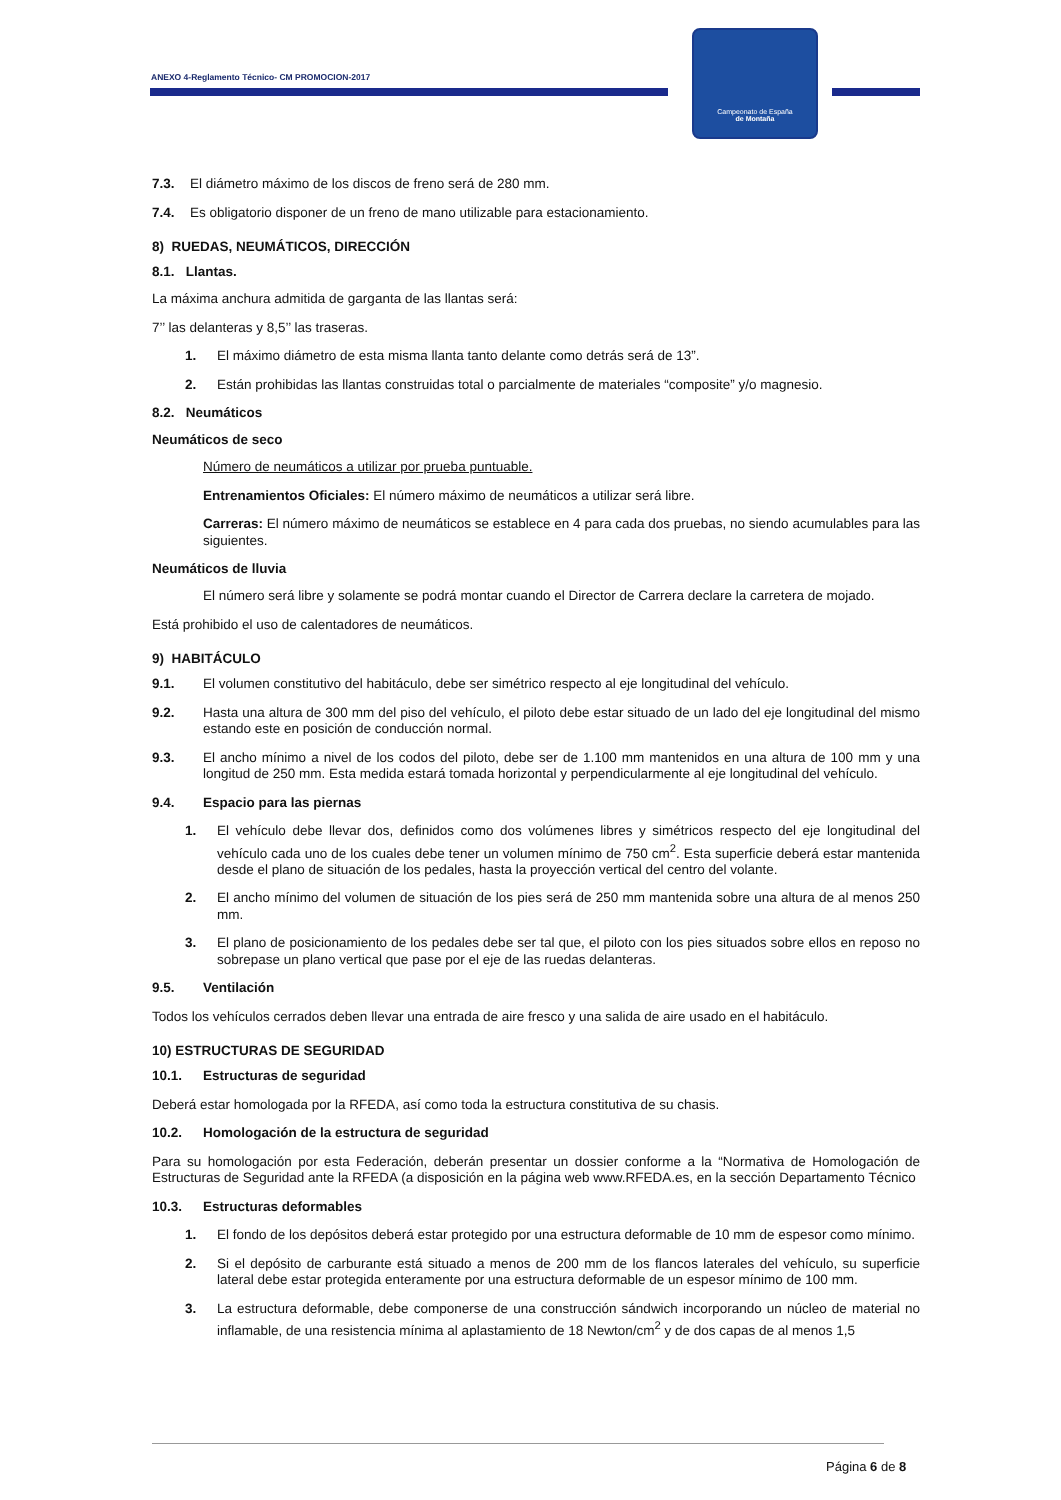ANEXO 4-Reglamento Técnico- CM PROMOCION-2017
Campeonato de España
de Montaña
7.3. El diámetro máximo de los discos de freno será de 280 mm.
7.4. Es obligatorio disponer de un freno de mano utilizable para estacionamiento.
8) RUEDAS, NEUMÁTICOS, DIRECCIÓN
8.1. Llantas.
La máxima anchura admitida de garganta de las llantas será:
7’’ las delanteras y 8,5’’ las traseras.
1. El máximo diámetro de esta misma llanta tanto delante como detrás será de 13”.
2. Están prohibidas las llantas construidas total o parcialmente de materiales “composite” y/o magnesio.
8.2. Neumáticos
Neumáticos de seco
Número de neumáticos a utilizar por prueba puntuable.
Entrenamientos Oficiales: El número máximo de neumáticos a utilizar será libre.
Carreras: El número máximo de neumáticos se establece en 4 para cada dos pruebas, no siendo acumulables para las siguientes.
Neumáticos de lluvia
El número será libre y solamente se podrá montar cuando el Director de Carrera declare la carretera de mojado.
Está prohibido el uso de calentadores de neumáticos.
9) HABITÁCULO
9.1. El volumen constitutivo del habitáculo, debe ser simétrico respecto al eje longitudinal del vehículo.
9.2. Hasta una altura de 300 mm del piso del vehículo, el piloto debe estar situado de un lado del eje longitudinal del mismo estando este en posición de conducción normal.
9.3. El ancho mínimo a nivel de los codos del piloto, debe ser de 1.100 mm mantenidos en una altura de 100 mm y una longitud de 250 mm. Esta medida estará tomada horizontal y perpendicularmente al eje longitudinal del vehículo.
9.4. Espacio para las piernas
1. El vehículo debe llevar dos, definidos como dos volúmenes libres y simétricos respecto del eje longitudinal del vehículo cada uno de los cuales debe tener un volumen mínimo de 750 cm<sup>2</sup>. Esta superficie deberá estar mantenida desde el plano de situación de los pedales, hasta la proyección vertical del centro del volante.
2. El ancho mínimo del volumen de situación de los pies será de 250 mm mantenida sobre una altura de al menos 250 mm.
3. El plano de posicionamiento de los pedales debe ser tal que, el piloto con los pies situados sobre ellos en reposo no sobrepase un plano vertical que pase por el eje de las ruedas delanteras.
9.5. Ventilación
Todos los vehículos cerrados deben llevar una entrada de aire fresco y una salida de aire usado en el habitáculo.
10) ESTRUCTURAS DE SEGURIDAD
10.1. Estructuras de seguridad
Deberá estar homologada por la RFEDA, así como toda la estructura constitutiva de su chasis.
10.2. Homologación de la estructura de seguridad
Para su homologación por esta Federación, deberán presentar un dossier conforme a la “Normativa de Homologación de Estructuras de Seguridad ante la RFEDA (a disposición en la página web www.RFEDA.es, en la sección Departamento Técnico
10.3. Estructuras deformables
1. El fondo de los depósitos deberá estar protegido por una estructura deformable de 10 mm de espesor como mínimo.
2. Si el depósito de carburante está situado a menos de 200 mm de los flancos laterales del vehículo, su superficie lateral debe estar protegida enteramente por una estructura deformable de un espesor mínimo de 100 mm.
3. La estructura deformable, debe componerse de una construcción sándwich incorporando un núcleo de material no inflamable, de una resistencia mínima al aplastamiento de 18 Newton/cm<sup>2</sup> y de dos capas de al menos 1,5
Página 6 de 8